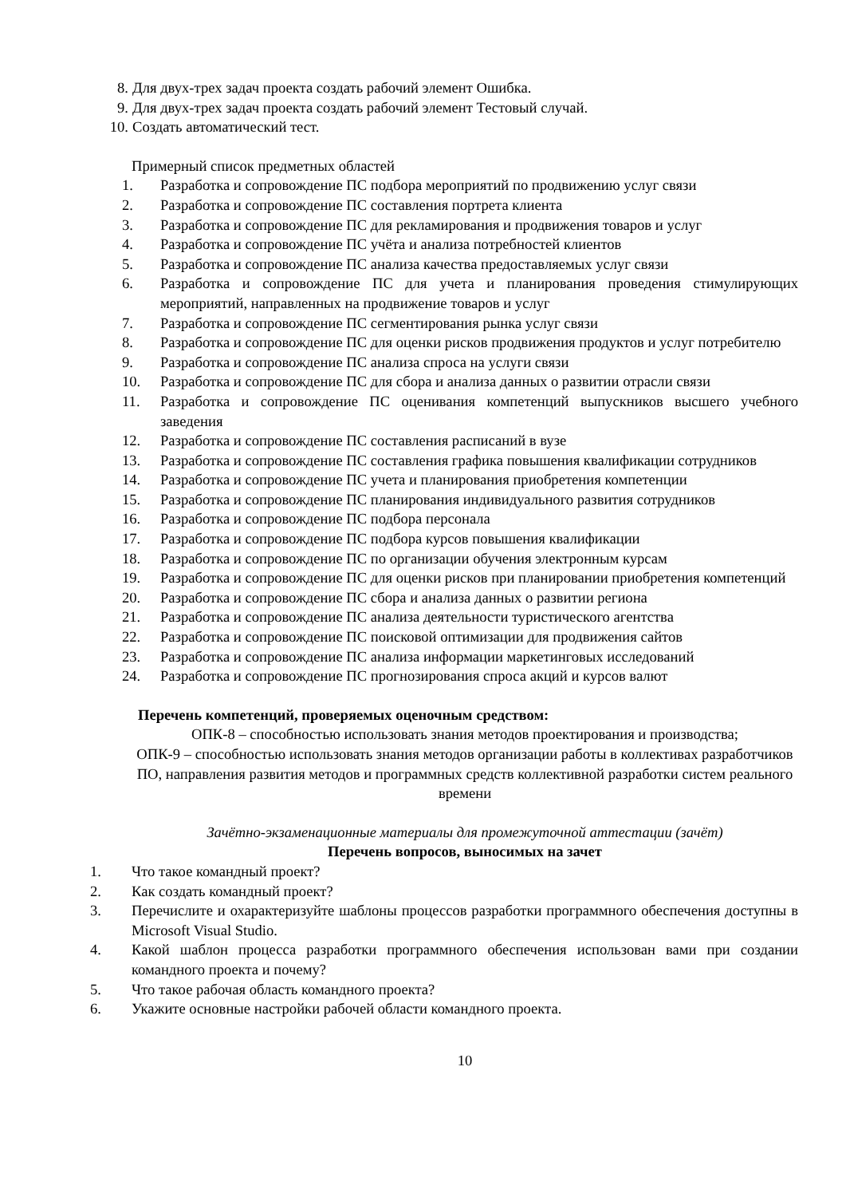8. Для двух-трех задач проекта создать рабочий элемент Ошибка.
9. Для двух-трех задач проекта создать рабочий элемент Тестовый случай.
10. Создать автоматический тест.
Примерный список предметных областей
1. Разработка и сопровождение ПС подбора мероприятий по продвижению услуг связи
2. Разработка и сопровождение ПС составления портрета клиента
3. Разработка и сопровождение ПС для рекламирования и продвижения товаров и услуг
4. Разработка и сопровождение ПС учёта и анализа потребностей клиентов
5. Разработка и сопровождение ПС анализа качества предоставляемых услуг связи
6. Разработка и сопровождение ПС для учета и планирования проведения стимулирующих мероприятий, направленных на продвижение товаров и услуг
7. Разработка и сопровождение ПС сегментирования рынка услуг связи
8. Разработка и сопровождение ПС для оценки рисков продвижения продуктов и услуг потребителю
9. Разработка и сопровождение ПС анализа спроса на услуги связи
10. Разработка и сопровождение ПС для сбора и анализа данных о развитии отрасли связи
11. Разработка и сопровождение ПС оценивания компетенций выпускников высшего учебного заведения
12. Разработка и сопровождение ПС составления расписаний в вузе
13. Разработка и сопровождение ПС составления графика повышения квалификации сотрудников
14. Разработка и сопровождение ПС учета и планирования приобретения компетенции
15. Разработка и сопровождение ПС планирования индивидуального развития сотрудников
16. Разработка и сопровождение ПС подбора персонала
17. Разработка и сопровождение ПС подбора курсов повышения квалификации
18. Разработка и сопровождение ПС по организации обучения электронным курсам
19. Разработка и сопровождение ПС для оценки рисков при планировании приобретения компетенций
20. Разработка и сопровождение ПС сбора и анализа данных о развитии региона
21. Разработка и сопровождение ПС анализа деятельности туристического агентства
22. Разработка и сопровождение ПС поисковой оптимизации для продвижения сайтов
23. Разработка и сопровождение ПС анализа информации маркетинговых исследований
24. Разработка и сопровождение ПС прогнозирования спроса акций и курсов валют
Перечень компетенций, проверяемых оценочным средством:
ОПК-8 – способностью использовать знания методов проектирования и производства;
ОПК-9 – способностью использовать знания методов организации работы в коллективах разработчиков ПО, направления развития методов и программных средств коллективной разработки систем реального времени
Зачётно-экзаменационные материалы для промежуточной аттестации (зачёт)
Перечень вопросов, выносимых на зачет
1. Что такое командный проект?
2. Как создать командный проект?
3. Перечислите и охарактеризуйте шаблоны процессов разработки программного обеспечения доступны в Microsoft Visual Studio.
4. Какой шаблон процесса разработки программного обеспечения использован вами при создании командного проекта и почему?
5. Что такое рабочая область командного проекта?
6. Укажите основные настройки рабочей области командного проекта.
10